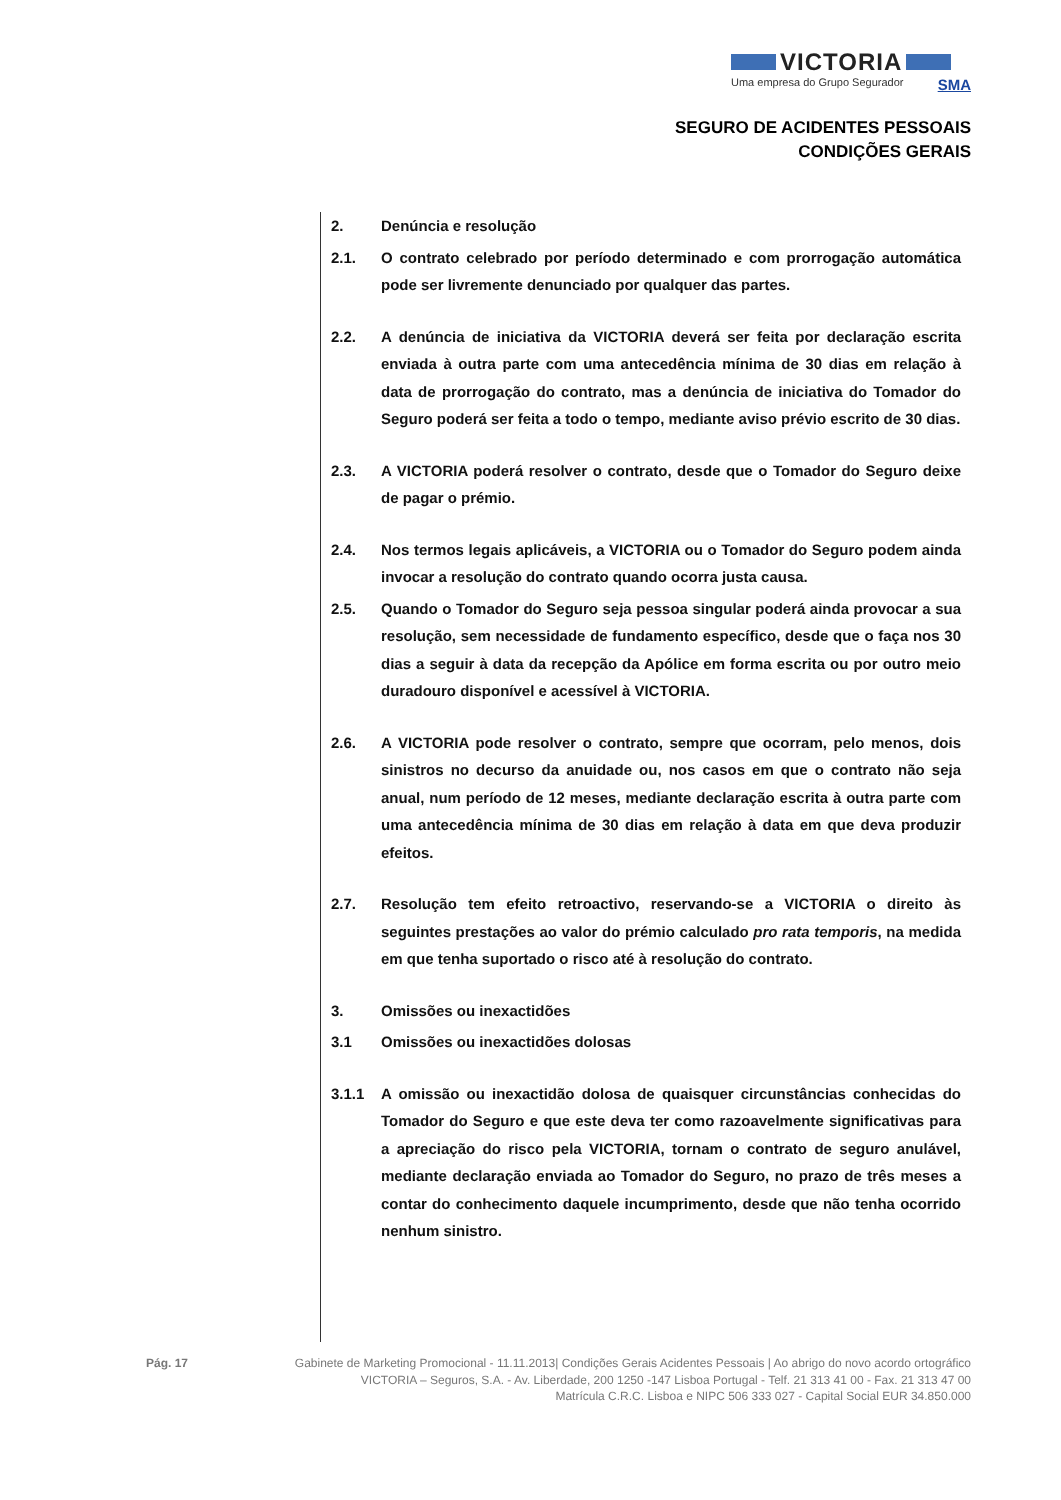VICTORIA
Uma empresa do Grupo Segurador SMA
SEGURO DE ACIDENTES PESSOAIS
CONDIÇÕES GERAIS
2. Denúncia e resolução
2.1. O contrato celebrado por período determinado e com prorrogação automática pode ser livremente denunciado por qualquer das partes.
2.2. A denúncia de iniciativa da VICTORIA deverá ser feita por declaração escrita enviada à outra parte com uma antecedência mínima de 30 dias em relação à data de prorrogação do contrato, mas a denúncia de iniciativa do Tomador do Seguro poderá ser feita a todo o tempo, mediante aviso prévio escrito de 30 dias.
2.3. A VICTORIA poderá resolver o contrato, desde que o Tomador do Seguro deixe de pagar o prémio.
2.4. Nos termos legais aplicáveis, a VICTORIA ou o Tomador do Seguro podem ainda invocar a resolução do contrato quando ocorra justa causa.
2.5. Quando o Tomador do Seguro seja pessoa singular poderá ainda provocar a sua resolução, sem necessidade de fundamento específico, desde que o faça nos 30 dias a seguir à data da recepção da Apólice em forma escrita ou por outro meio duradouro disponível e acessível à VICTORIA.
2.6. A VICTORIA pode resolver o contrato, sempre que ocorram, pelo menos, dois sinistros no decurso da anuidade ou, nos casos em que o contrato não seja anual, num período de 12 meses, mediante declaração escrita à outra parte com uma antecedência mínima de 30 dias em relação à data em que deva produzir efeitos.
2.7. Resolução tem efeito retroactivo, reservando-se a VICTORIA o direito às seguintes prestações ao valor do prémio calculado pro rata temporis, na medida em que tenha suportado o risco até à resolução do contrato.
3. Omissões ou inexactidões
3.1 Omissões ou inexactidões dolosas
3.1.1 A omissão ou inexactidão dolosa de quaisquer circunstâncias conhecidas do Tomador do Seguro e que este deva ter como razoavelmente significativas para a apreciação do risco pela VICTORIA, tornam o contrato de seguro anulável, mediante declaração enviada ao Tomador do Seguro, no prazo de três meses a contar do conhecimento daquele incumprimento, desde que não tenha ocorrido nenhum sinistro.
Pág. 17 Gabinete de Marketing Promocional - 11.11.2013| Condições Gerais Acidentes Pessoais | Ao abrigo do novo acordo ortográfico
VICTORIA – Seguros, S.A. - Av. Liberdade, 200 1250 -147 Lisboa Portugal - Telf. 21 313 41 00 - Fax. 21 313 47 00
Matrícula C.R.C. Lisboa e NIPC 506 333 027 - Capital Social EUR 34.850.000